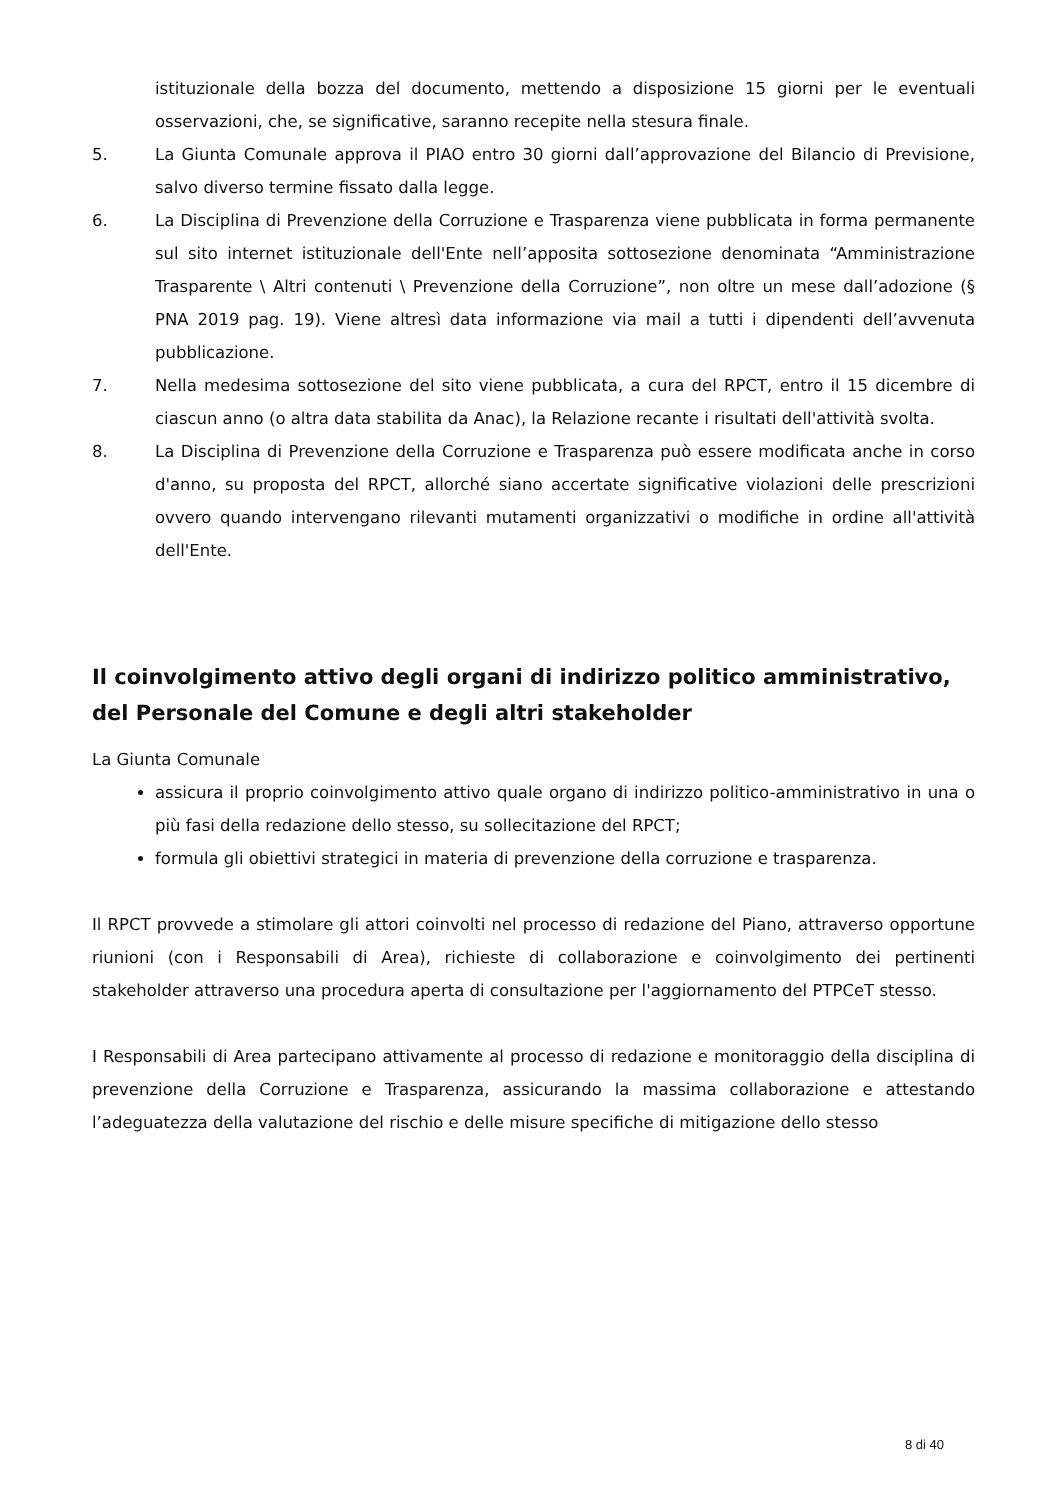istituzionale della bozza del documento, mettendo a disposizione 15 giorni per le eventuali osservazioni, che, se significative, saranno recepite nella stesura finale.
5. La Giunta Comunale approva il PIAO entro 30 giorni dall’approvazione del Bilancio di Previsione, salvo diverso termine fissato dalla legge.
6. La Disciplina di Prevenzione della Corruzione e Trasparenza viene pubblicata in forma permanente sul sito internet istituzionale dell'Ente nell’apposita sottosezione denominata “Amministrazione Trasparente \ Altri contenuti \ Prevenzione della Corruzione”, non oltre un mese dall’adozione (§ PNA 2019 pag. 19). Viene altresì data informazione via mail a tutti i dipendenti dell’avvenuta pubblicazione.
7. Nella medesima sottosezione del sito viene pubblicata, a cura del RPCT, entro il 15 dicembre di ciascun anno (o altra data stabilita da Anac), la Relazione recante i risultati dell'attività svolta.
8. La Disciplina di Prevenzione della Corruzione e Trasparenza può essere modificata anche in corso d'anno, su proposta del RPCT, allorché siano accertate significative violazioni delle prescrizioni ovvero quando intervengano rilevanti mutamenti organizzativi o modifiche in ordine all'attività dell'Ente.
Il coinvolgimento attivo degli organi di indirizzo politico amministrativo, del Personale del Comune e degli altri stakeholder
La Giunta Comunale
assicura il proprio coinvolgimento attivo quale organo di indirizzo politico-amministrativo in una o più fasi della redazione dello stesso, su sollecitazione del RPCT;
formula gli obiettivi strategici in materia di prevenzione della corruzione e trasparenza.
Il RPCT provvede a stimolare gli attori coinvolti nel processo di redazione del Piano, attraverso opportune riunioni (con i Responsabili di Area), richieste di collaborazione e coinvolgimento dei pertinenti stakeholder attraverso una procedura aperta di consultazione per l'aggiornamento del PTPCeT stesso.
I Responsabili di Area partecipano attivamente al processo di redazione e monitoraggio della disciplina di prevenzione della Corruzione e Trasparenza, assicurando la massima collaborazione e attestando l’adeguatezza della valutazione del rischio e delle misure specifiche di mitigazione dello stesso
8 di 40